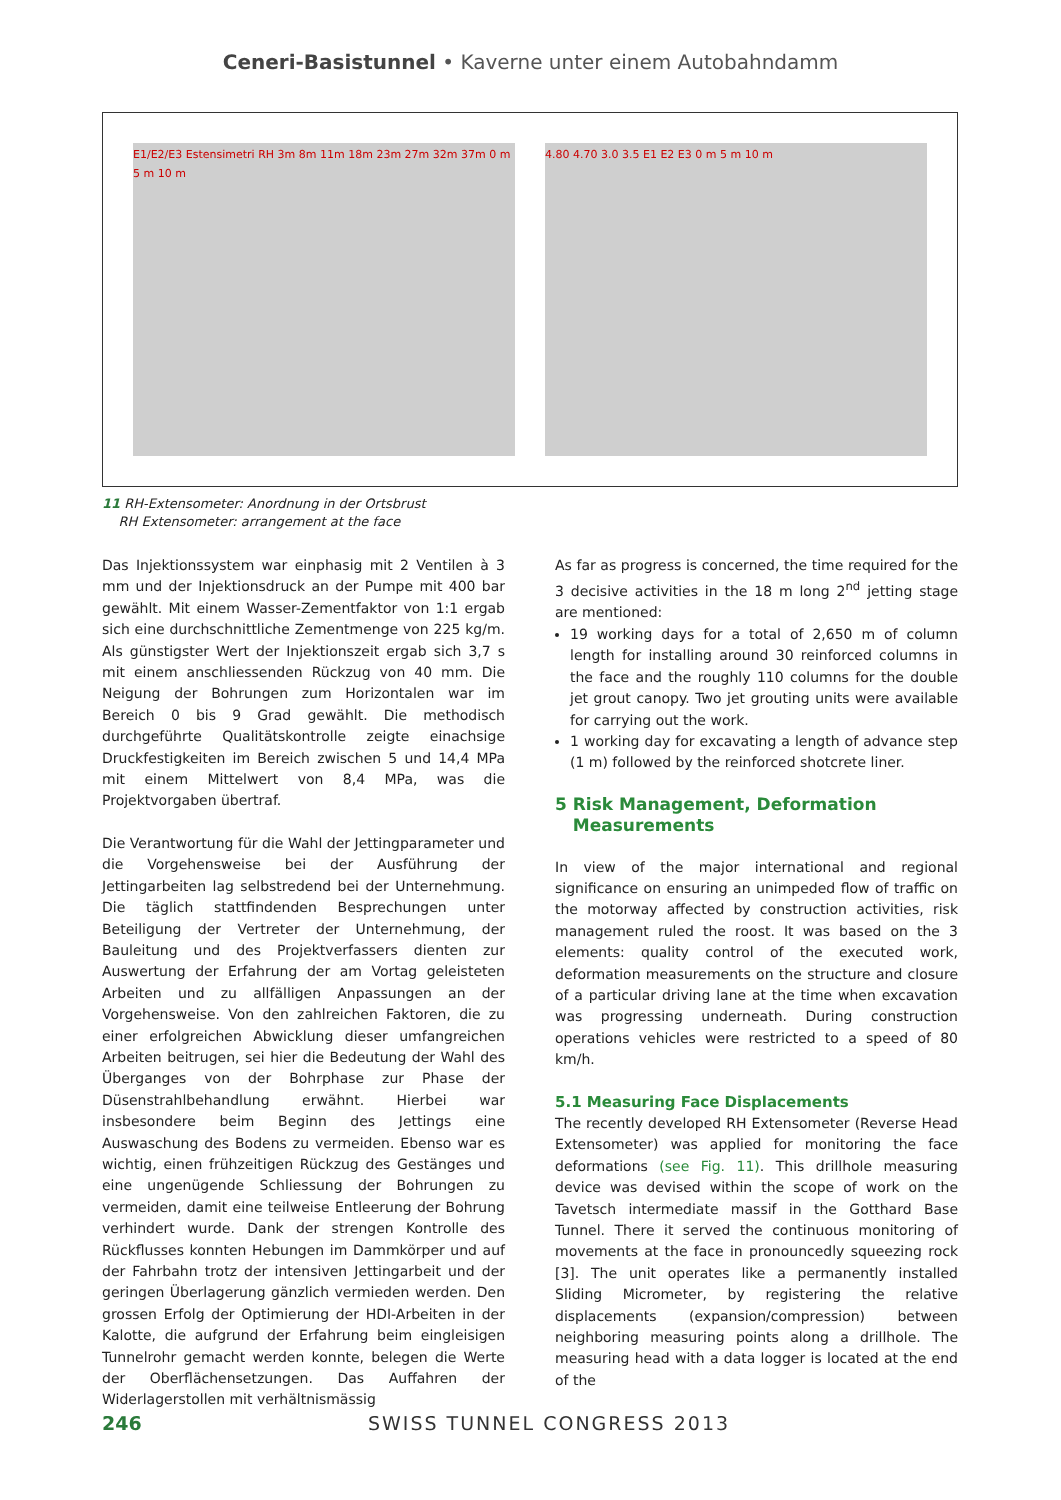Ceneri-Basistunnel • Kaverne unter einem Autobahndamm
E1/E2/E3 Estensimetri RH 3m 8m 11m 18m 23m 27m 32m 37m 0 m 5 m 10 m
4.80 4.70 3.0 3.5 E1 E2 E3 0 m 5 m 10 m
11 RH-Extensometer: Anordnung in der Ortsbrust
RH Extensometer: arrangement at the face
Das Injektionssystem war einphasig mit 2 Ventilen à 3 mm und der Injektionsdruck an der Pumpe mit 400 bar gewählt. Mit einem Wasser-Zementfaktor von 1:1 ergab sich eine durchschnittliche Zementmenge von 225 kg/m. Als günstigster Wert der Injektionszeit ergab sich 3,7 s mit einem anschliessenden Rückzug von 40 mm. Die Neigung der Bohrungen zum Horizontalen war im Bereich 0 bis 9 Grad gewählt. Die methodisch durchgeführte Qualitätskontrolle zeigte einachsige Druckfestigkeiten im Bereich zwischen 5 und 14,4 MPa mit einem Mittelwert von 8,4 MPa, was die Projektvorgaben übertraf.
Die Verantwortung für die Wahl der Jettingparameter und die Vorgehensweise bei der Ausführung der Jettingarbeiten lag selbstredend bei der Unternehmung. Die täglich stattfindenden Besprechungen unter Beteiligung der Vertreter der Unternehmung, der Bauleitung und des Projektverfassers dienten zur Auswertung der Erfahrung der am Vortag geleisteten Arbeiten und zu allfälligen Anpassungen an der Vorgehensweise. Von den zahlreichen Faktoren, die zu einer erfolgreichen Abwicklung dieser umfangreichen Arbeiten beitrugen, sei hier die Bedeutung der Wahl des Überganges von der Bohrphase zur Phase der Düsenstrahlbehandlung erwähnt. Hierbei war insbesondere beim Beginn des Jettings eine Auswaschung des Bodens zu vermeiden. Ebenso war es wichtig, einen frühzeitigen Rückzug des Gestänges und eine ungenügende Schliessung der Bohrungen zu vermeiden, damit eine teilweise Entleerung der Bohrung verhindert wurde. Dank der strengen Kontrolle des Rückflusses konnten Hebungen im Dammkörper und auf der Fahrbahn trotz der intensiven Jettingarbeit und der geringen Überlagerung gänzlich vermieden werden. Den grossen Erfolg der Optimierung der HDI-Arbeiten in der Kalotte, die aufgrund der Erfahrung beim eingleisigen Tunnelrohr gemacht werden konnte, belegen die Werte der Oberflächensetzungen. Das Auffahren der Widerlagerstollen mit verhältnismässig
As far as progress is concerned, the time required for the 3 decisive activities in the 18 m long 2<sup>nd</sup> jetting stage are mentioned:
19 working days for a total of 2,650 m of column length for installing around 30 reinforced columns in the face and the roughly 110 columns for the double jet grout canopy. Two jet grouting units were available for carrying out the work.
1 working day for excavating a length of advance step (1 m) followed by the reinforced shotcrete liner.
5 Risk Management, Deformation
Measurements
In view of the major international and regional significance on ensuring an unimpeded flow of traffic on the motorway affected by construction activities, risk management ruled the roost. It was based on the 3 elements: quality control of the executed work, deformation measurements on the structure and closure of a particular driving lane at the time when excavation was progressing underneath. During construction operations vehicles were restricted to a speed of 80 km/h.
5.1 Measuring Face Displacements
The recently developed RH Extensometer (Reverse Head Extensometer) was applied for monitoring the face deformations (see Fig. 11). This drillhole measuring device was devised within the scope of work on the Tavetsch intermediate massif in the Gotthard Base Tunnel. There it served the continuous monitoring of movements at the face in pronouncedly squeezing rock [3]. The unit operates like a permanently installed Sliding Micrometer, by registering the relative displacements (expansion/compression) between neighboring measuring points along a drillhole. The measuring head with a data logger is located at the end of the
246 SWISS TUNNEL CONGRESS 2013